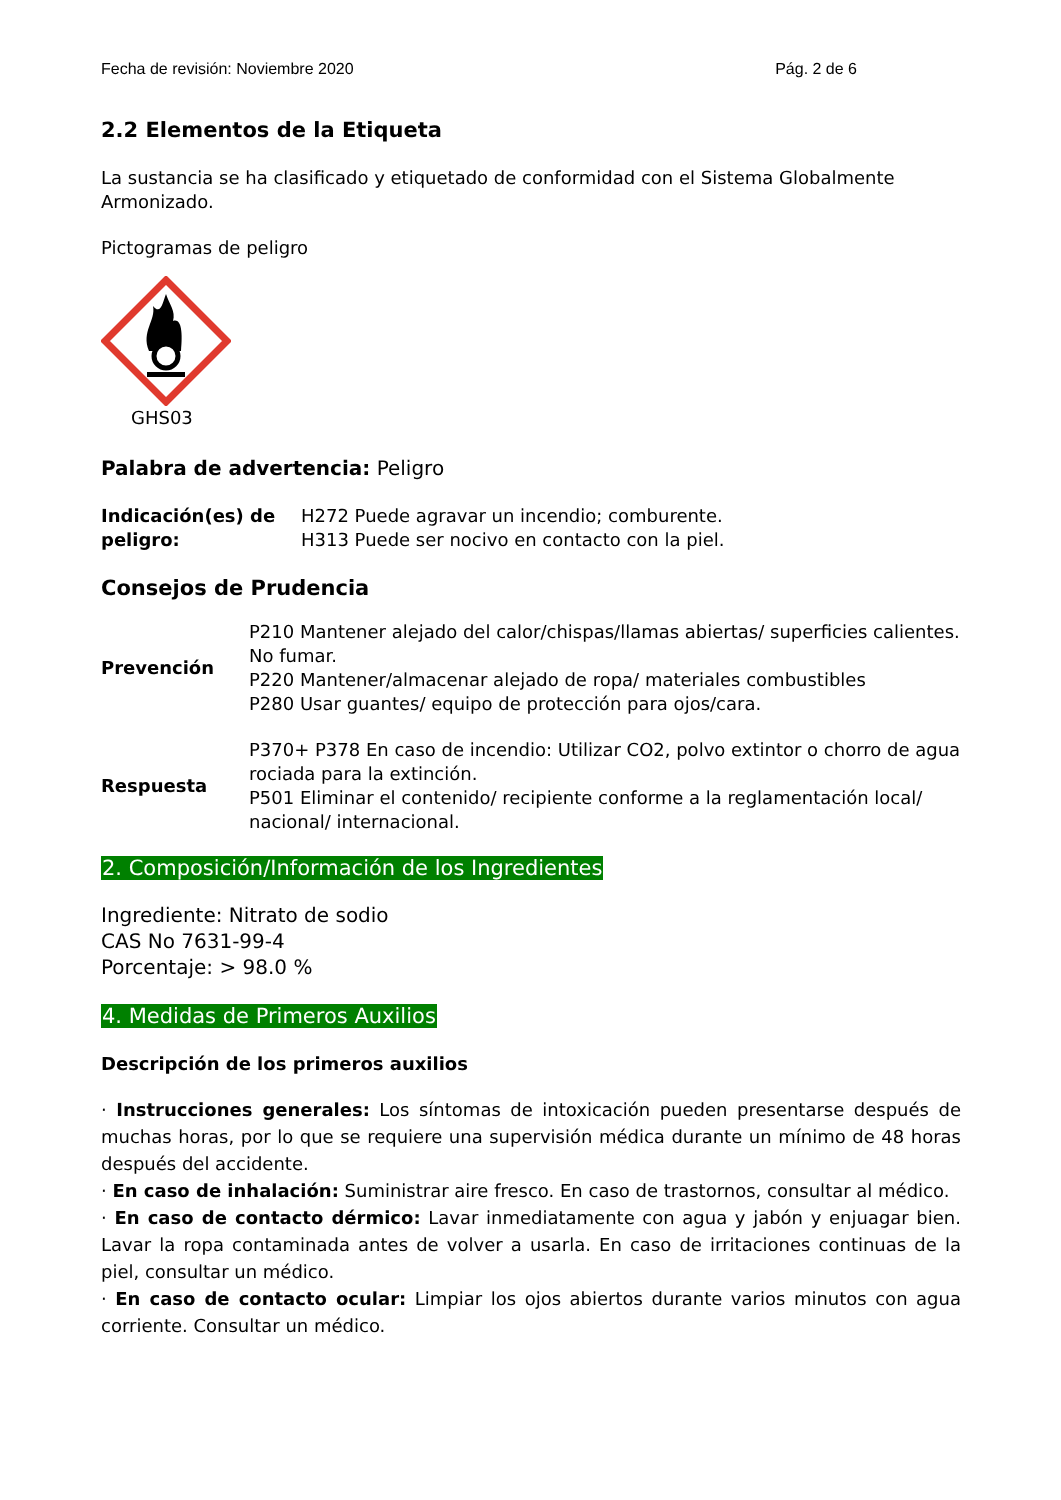Fecha de revisión: Noviembre 2020 Pág. 2 de 6
2.2 Elementos de la Etiqueta
La sustancia se ha clasificado y etiquetado de conformidad con el Sistema Globalmente Armonizado.
Pictogramas de peligro
GHS03
Palabra de advertencia: Peligro
| Indicación(es) de peligro: | H272 Puede agravar un incendio; comburente. H313 Puede ser nocivo en contacto con la piel. |
Consejos de Prudencia
| Prevención | P210 Mantener alejado del calor/chispas/llamas abiertas/ superficies calientes. No fumar. P220 Mantener/almacenar alejado de ropa/ materiales combustibles P280 Usar guantes/ equipo de protección para ojos/cara. |
| Respuesta | P370+ P378 En caso de incendio: Utilizar CO2, polvo extintor o chorro de agua rociada para la extinción. P501 Eliminar el contenido/ recipiente conforme a la reglamentación local/ nacional/ internacional. |
2. Composición/Información de los Ingredientes
Ingrediente: Nitrato de sodio
CAS No 7631-99-4
Porcentaje: > 98.0 %
4. Medidas de Primeros Auxilios
Descripción de los primeros auxilios
· Instrucciones generales: Los síntomas de intoxicación pueden presentarse después de muchas horas, por lo que se requiere una supervisión médica durante un mínimo de 48 horas después del accidente.
· En caso de inhalación: Suministrar aire fresco. En caso de trastornos, consultar al médico.
· En caso de contacto dérmico: Lavar inmediatamente con agua y jabón y enjuagar bien. Lavar la ropa contaminada antes de volver a usarla. En caso de irritaciones continuas de la piel, consultar un médico.
· En caso de contacto ocular: Limpiar los ojos abiertos durante varios minutos con agua corriente. Consultar un médico.